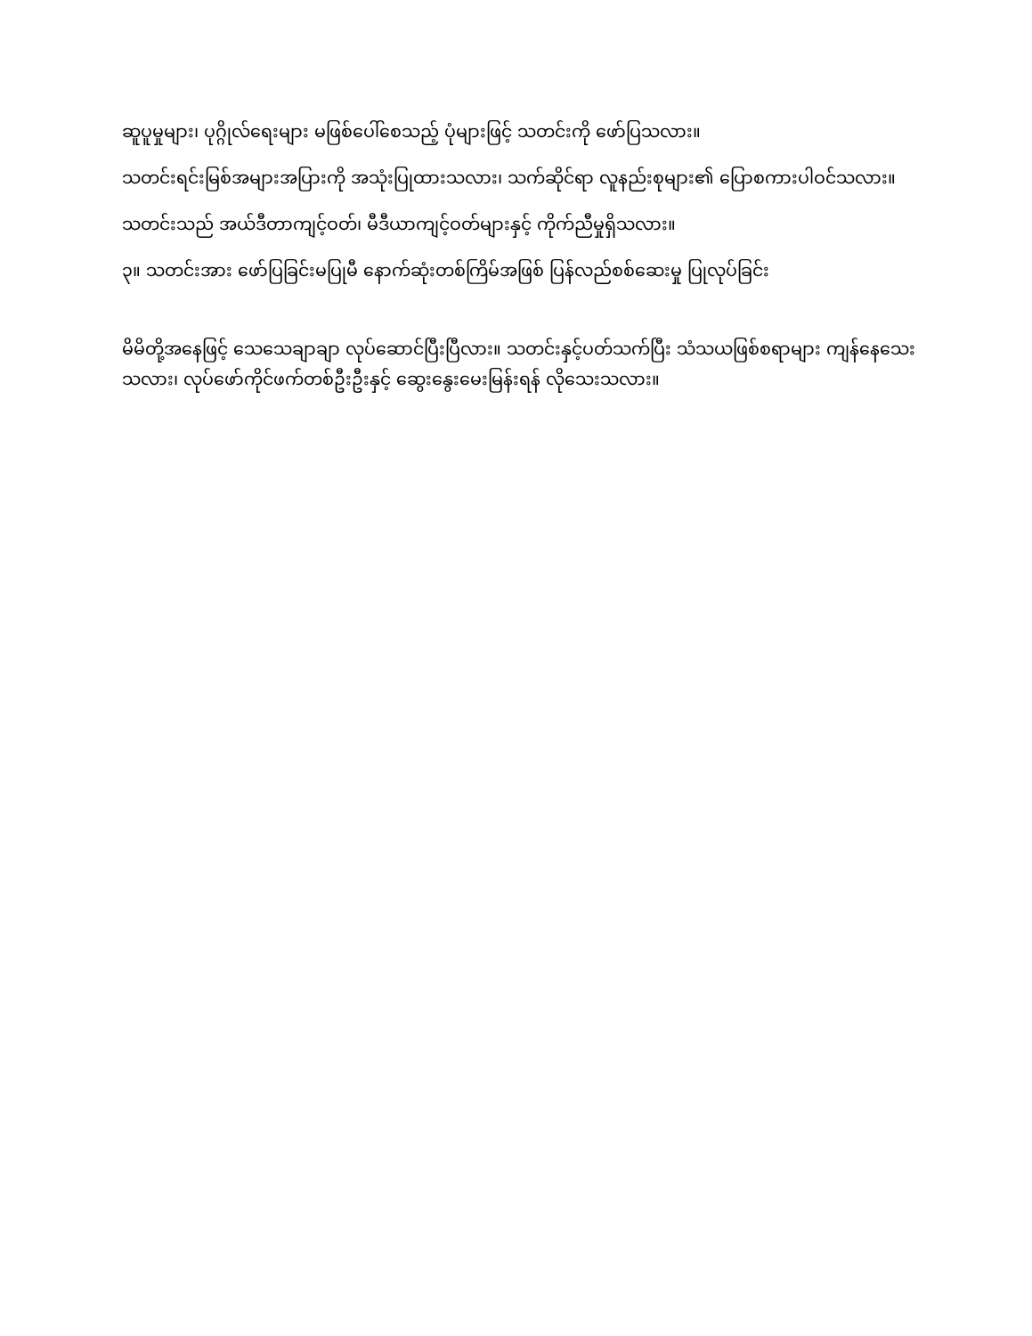ဆူပူမှုများ၊ ပုဂ္ဂိုလ်ရေးများ မဖြစ်ပေါ်စေသည့် ပုံများဖြင့် သတင်းကို ဖော်ပြသလား။
သတင်းရင်းမြစ်အများအပြားကို အသုံးပြုထားသလား၊ သက်ဆိုင်ရာ လူနည်းစုများ၏ ပြောစကားပါဝင်သလား။
သတင်းသည် အယ်ဒီတာကျင့်ဝတ်၊ မီဒီယာကျင့်ဝတ်များနှင့် ကိုက်ညီမှုရှိသလား။
၃။ သတင်းအား ဖော်ပြခြင်းမပြုမီ နောက်ဆုံးတစ်ကြိမ်အဖြစ် ပြန်လည်စစ်ဆေးမှု ပြုလုပ်ခြင်း
မိမိတို့အနေဖြင့် သေသေချာချာ လုပ်ဆောင်ပြီးပြီလား။ သတင်းနှင့်ပတ်သက်ပြီး သံသယဖြစ်စရာများ ကျန်နေသေးသလား၊ လုပ်ဖော်ကိုင်ဖက်တစ်ဦးဦးနှင့် ဆွေးနွေးမေးမြန်းရန် လိုသေးသလား။